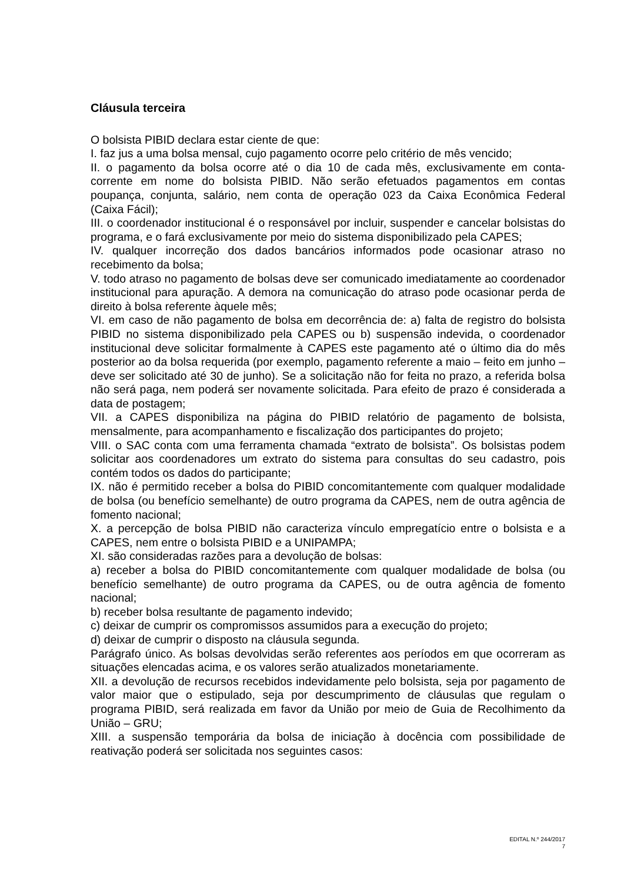Cláusula terceira
O bolsista PIBID declara estar ciente de que:
I. faz jus a uma bolsa mensal, cujo pagamento ocorre pelo critério de mês vencido;
II. o pagamento da bolsa ocorre até o dia 10 de cada mês, exclusivamente em conta-corrente em nome do bolsista PIBID. Não serão efetuados pagamentos em contas poupança, conjunta, salário, nem conta de operação 023 da Caixa Econômica Federal (Caixa Fácil);
III. o coordenador institucional é o responsável por incluir, suspender e cancelar bolsistas do programa, e o fará exclusivamente por meio do sistema disponibilizado pela CAPES;
IV. qualquer incorreção dos dados bancários informados pode ocasionar atraso no recebimento da bolsa;
V. todo atraso no pagamento de bolsas deve ser comunicado imediatamente ao coordenador institucional para apuração. A demora na comunicação do atraso pode ocasionar perda de direito à bolsa referente àquele mês;
VI. em caso de não pagamento de bolsa em decorrência de: a) falta de registro do bolsista PIBID no sistema disponibilizado pela CAPES ou b) suspensão indevida, o coordenador institucional deve solicitar formalmente à CAPES este pagamento até o último dia do mês posterior ao da bolsa requerida (por exemplo, pagamento referente a maio – feito em junho – deve ser solicitado até 30 de junho). Se a solicitação não for feita no prazo, a referida bolsa não será paga, nem poderá ser novamente solicitada. Para efeito de prazo é considerada a data de postagem;
VII. a CAPES disponibiliza na página do PIBID relatório de pagamento de bolsista, mensalmente, para acompanhamento e fiscalização dos participantes do projeto;
VIII. o SAC conta com uma ferramenta chamada “extrato de bolsista”. Os bolsistas podem solicitar aos coordenadores um extrato do sistema para consultas do seu cadastro, pois contém todos os dados do participante;
IX. não é permitido receber a bolsa do PIBID concomitantemente com qualquer modalidade de bolsa (ou benefício semelhante) de outro programa da CAPES, nem de outra agência de fomento nacional;
X. a percepção de bolsa PIBID não caracteriza vínculo empregatício entre o bolsista e a CAPES, nem entre o bolsista PIBID e a UNIPAMPA;
XI. são consideradas razões para a devolução de bolsas:
a) receber a bolsa do PIBID concomitantemente com qualquer modalidade de bolsa (ou benefício semelhante) de outro programa da CAPES, ou de outra agência de fomento nacional;
b) receber bolsa resultante de pagamento indevido;
c) deixar de cumprir os compromissos assumidos para a execução do projeto;
d) deixar de cumprir o disposto na cláusula segunda.
Parágrafo único. As bolsas devolvidas serão referentes aos períodos em que ocorreram as situações elencadas acima, e os valores serão atualizados monetariamente.
XII. a devolução de recursos recebidos indevidamente pelo bolsista, seja por pagamento de valor maior que o estipulado, seja por descumprimento de cláusulas que regulam o programa PIBID, será realizada em favor da União por meio de Guia de Recolhimento da União – GRU;
XIII. a suspensão temporária da bolsa de iniciação à docência com possibilidade de reativação poderá ser solicitada nos seguintes casos:
EDITAL N.º 244/2017
7